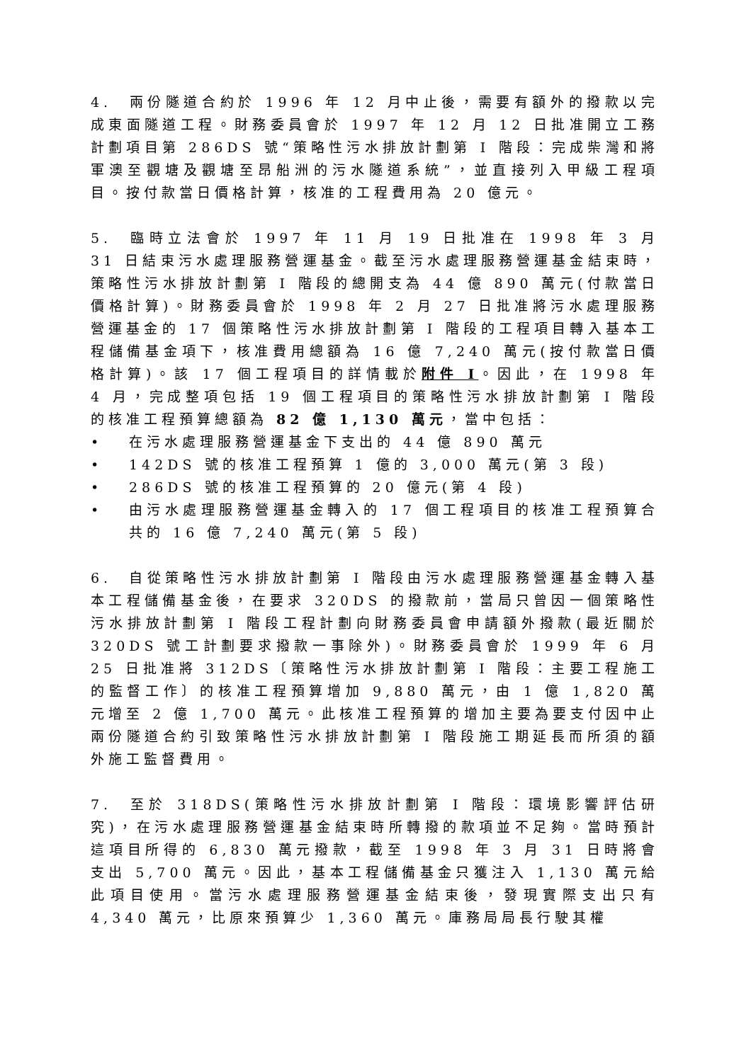4. 兩份隧道合約於 1996 年 12 月中止後，需要有額外的撥款以完成東面隧道工程。財務委員會於 1997 年 12 月 12 日批准開立工務計劃項目第 286DS 號“策略性污水排放計劃第 I 階段：完成柴灣和將軍澳至觀塘及觀塘至昂船洲的污水隧道系統”，並直接列入甲級工程項目。按付款當日價格計算，核准的工程費用為 20 億元。
5. 臨時立法會於 1997 年 11 月 19 日批准在 1998 年 3 月 31 日結束污水處理服務營運基金。截至污水處理服務營運基金結束時，策略性污水排放計劃第 I 階段的總開支為 44 億 890 萬元(付款當日價格計算)。財務委員會於 1998 年 2 月 27 日批准將污水處理服務營運基金的 17 個策略性污水排放計劃第 I 階段的工程項目轉入基本工程儲備基金項下，核准費用總額為 16 億 7,240 萬元(按付款當日價格計算)。該 17 個工程項目的詳情載於附件 I。因此，在 1998 年 4 月，完成整項包括 19 個工程項目的策略性污水排放計劃第 I 階段的核准工程預算總額為 82 億 1,130 萬元，當中包括：
• 在污水處理服務營運基金下支出的 44 億 890 萬元
• 142DS 號的核准工程預算 1 億的 3,000 萬元(第 3 段)
• 286DS 號的核准工程預算的 20 億元(第 4 段)
• 由污水處理服務營運基金轉入的 17 個工程項目的核准工程預算合共的 16 億 7,240 萬元(第 5 段)
6. 自從策略性污水排放計劃第 I 階段由污水處理服務營運基金轉入基本工程儲備基金後，在要求 320DS 的撥款前，當局只曾因一個策略性污水排放計劃第 I 階段工程計劃向財務委員會申請額外撥款(最近關於 320DS 號工計劃要求撥款一事除外)。財務委員會於 1999 年 6 月 25 日批准將 312DS〔策略性污水排放計劃第 I 階段：主要工程施工的監督工作〕的核准工程預算增加 9,880 萬元，由 1 億 1,820 萬元增至 2 億 1,700 萬元。此核准工程預算的增加主要為要支付因中止兩份隧道合約引致策略性污水排放計劃第 I 階段施工期延長而所須的額外施工監督費用。
7. 至於 318DS(策略性污水排放計劃第 I 階段：環境影響評估研究)，在污水處理服務營運基金結束時所轉撥的款項並不足夠。當時預計這項目所得的 6,830 萬元撥款，截至 1998 年 3 月 31 日時將會支出 5,700 萬元。因此，基本工程儲備基金只獲注入 1,130 萬元給此項目使用。當污水處理服務營運基金結束後，發現實際支出只有 4,340 萬元，比原來預算少 1,360 萬元。庫務局局長行駛其權